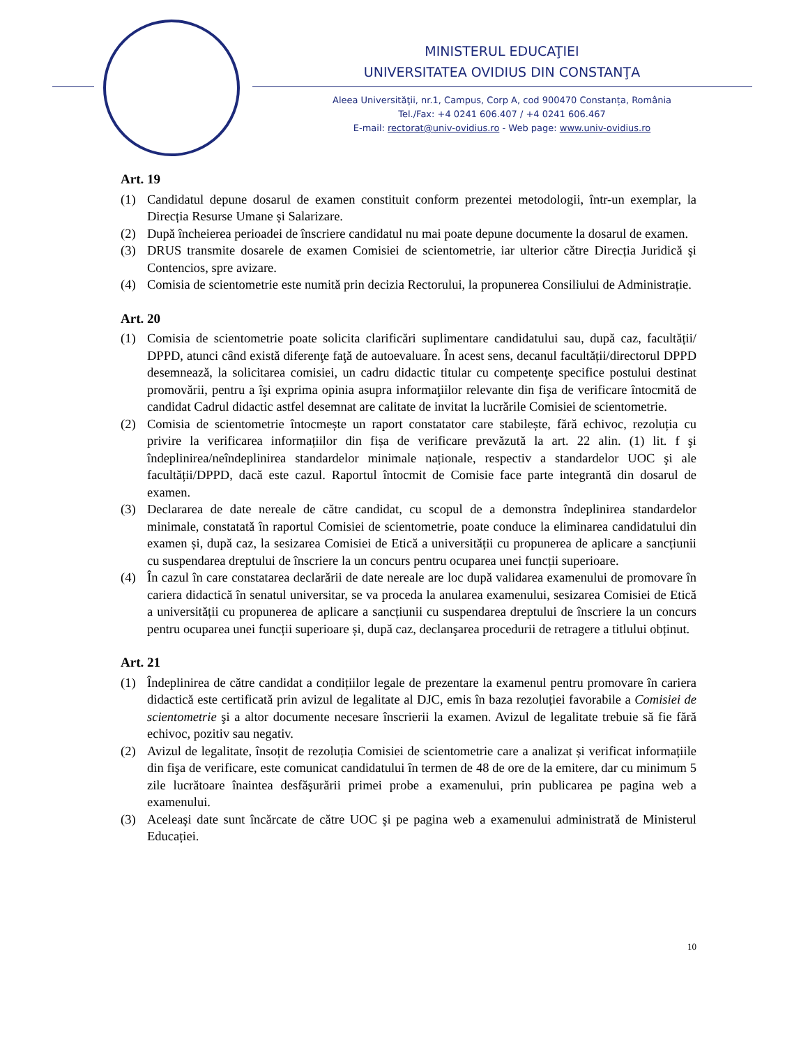MINISTERUL EDUCAŢIEI
UNIVERSITATEA OVIDIUS DIN CONSTANŢA
Aleea Universităţii, nr.1, Campus, Corp A, cod 900470 Constanța, România
Tel./Fax: +4 0241 606.407 / +4 0241 606.467
E-mail: rectorat@univ-ovidius.ro - Web page: www.univ-ovidius.ro
Art. 19
(1) Candidatul depune dosarul de examen constituit conform prezentei metodologii, într-un exemplar, la Direcția Resurse Umane și Salarizare.
(2) După încheierea perioadei de înscriere candidatul nu mai poate depune documente la dosarul de examen.
(3) DRUS transmite dosarele de examen Comisiei de scientometrie, iar ulterior către Direcția Juridică şi Contencios, spre avizare.
(4) Comisia de scientometrie este numită prin decizia Rectorului, la propunerea Consiliului de Administrație.
Art. 20
(1) Comisia de scientometrie poate solicita clarificări suplimentare candidatului sau, după caz, facultății/ DPPD, atunci când există diferenţe faţă de autoevaluare. În acest sens, decanul facultății/directorul DPPD desemnează, la solicitarea comisiei, un cadru didactic titular cu competenţe specifice postului destinat promovării, pentru a îşi exprima opinia asupra informaţiilor relevante din fişa de verificare întocmită de candidat Cadrul didactic astfel desemnat are calitate de invitat la lucrările Comisiei de scientometrie.
(2) Comisia de scientometrie întocmește un raport constatator care stabilește, fără echivoc, rezoluția cu privire la verificarea informațiilor din fișa de verificare prevăzută la art. 22 alin. (1) lit. f şi îndeplinirea/neîndeplinirea standardelor minimale naționale, respectiv a standardelor UOC şi ale facultății/DPPD, dacă este cazul. Raportul întocmit de Comisie face parte integrantă din dosarul de examen.
(3) Declararea de date nereale de către candidat, cu scopul de a demonstra îndeplinirea standardelor minimale, constatată în raportul Comisiei de scientometrie, poate conduce la eliminarea candidatului din examen și, după caz, la sesizarea Comisiei de Etică a universității cu propunerea de aplicare a sancțiunii cu suspendarea dreptului de înscriere la un concurs pentru ocuparea unei funcții superioare.
(4) În cazul în care constatarea declarării de date nereale are loc după validarea examenului de promovare în cariera didactică în senatul universitar, se va proceda la anularea examenului, sesizarea Comisiei de Etică a universității cu propunerea de aplicare a sancțiunii cu suspendarea dreptului de înscriere la un concurs pentru ocuparea unei funcții superioare și, după caz, declanşarea procedurii de retragere a titlului obținut.
Art. 21
(1) Îndeplinirea de către candidat a condițiilor legale de prezentare la examenul pentru promovare în cariera didactică este certificată prin avizul de legalitate al DJC, emis în baza rezoluției favorabile a Comisiei de scientometrie şi a altor documente necesare înscrierii la examen. Avizul de legalitate trebuie să fie fără echivoc, pozitiv sau negativ.
(2) Avizul de legalitate, însoțit de rezoluția Comisiei de scientometrie care a analizat și verificat informațiile din fişa de verificare, este comunicat candidatului în termen de 48 de ore de la emitere, dar cu minimum 5 zile lucrătoare înaintea desfăşurării primei probe a examenului, prin publicarea pe pagina web a examenului.
(3) Aceleaşi date sunt încărcate de către UOC şi pe pagina web a examenului administrată de Ministerul Educației.
10